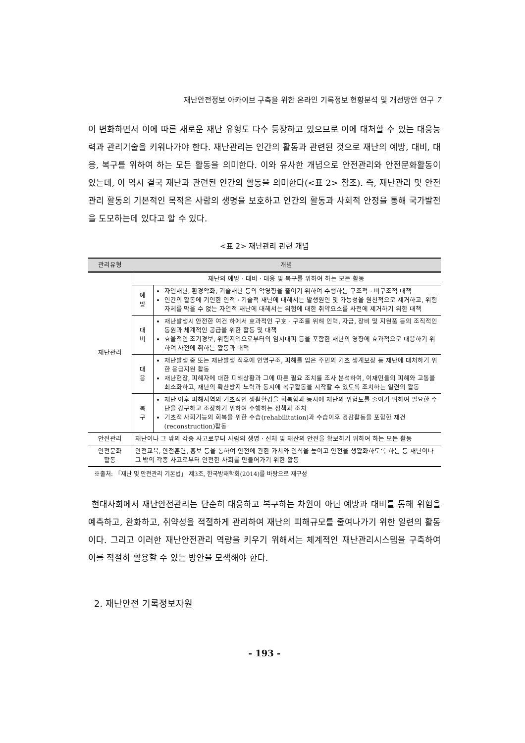재난안전정보 아카이브 구축을 위한 온라인 기록정보 현황분석 및 개선방안 연구 7
이 변화하면서 이에 따른 새로운 재난 유형도 다수 등장하고 있으므로 이에 대처할 수 있는 대응능력과 관리기술을 키워나가야 한다. 재난관리는 인간의 활동과 관련된 것으로 재난의 예방, 대비, 대응, 복구를 위하여 하는 모든 활동을 의미한다. 이와 유사한 개념으로 안전관리와 안전문화활동이 있는데, 이 역시 결국 재난과 관련된 인간의 활동을 의미한다(<표 2> 참조). 즉, 재난관리 및 안전관리 활동의 기본적인 목적은 사람의 생명을 보호하고 인간의 활동과 사회적 안정을 통해 국가발전을 도모하는데 있다고 할 수 있다.
<표 2> 재난관리 관련 개념
| 관리유형 | 개념 | |
| --- | --- | --- |
| 재난관리 | 재난의 예방 · 대비 · 대응 및 복구를 위하여 하는 모든 활동 | |
| | 예 방 | 자연재난, 환경악화, 기술재난 등의 악영향을 줄이기 위하여 수행하는 구조적 · 비구조적 대책 인간의 활동에 기인한 인적 · 기술적 재난에 대해서는 발생원인 및 가능성을 원천적으로 제거하고, 위험 자체를 막을 수 없는 자연적 재난에 대해서는 위험에 대한 취약요소를 사전에 제거하기 위한 대책 |
| | 대 비 | 재난발생시 안전한 여건 하에서 효과적인 구호 · 구조를 위해 인력, 자금, 장비 및 지원품 등의 조직적인 동원과 체계적인 공급을 위한 활동 및 대책 효율적인 조기경보, 위험지역으로부터의 임시대피 등을 포함한 재난의 영향에 효과적으로 대응하기 위하여 사전에 취하는 활동과 대책 |
| | 대 응 | 재난발생 중 또는 재난발생 직후에 인명구조, 피해를 입은 주민의 기초 생계보장 등 재난에 대처하기 위한 응급지원 활동 재난현장, 피해자에 대한 피해상황과 그에 따른 필요 조치를 조사 분석하여, 이재민들의 피해와 고통을 최소화하고, 재난의 확산방지 노력과 동시에 복구활동을 시작할 수 있도록 조치하는 일련의 활동 |
| | 복 구 | 재난 이후 피해지역의 기초적인 생활환경을 회복함과 동시에 재난의 위험도를 줄이기 위하여 필요한 수단을 강구하고 조장하기 위하여 수행하는 정책과 조치 기초적 사회기능의 회복을 위한 수습(rehabilitation)과 수습이후 경감활동을 포함한 재건(reconstruction)활동 |
| 안전관리 | 재난이나 그 밖의 각종 사고로부터 사람의 생명 · 신체 및 재산의 안전을 확보하기 위하여 하는 모든 활동 | |
| 안전문화 활동 | 안전교육, 안전훈련, 홍보 등을 통하여 안전에 관한 가치와 인식을 높이고 안전을 생활화하도록 하는 등 재난이나 그 밖의 각종 사고로부터 안전한 사회를 만들어가기 위한 활동 | |
※출처: 「재난 및 안전관리 기본법」 제3조, 한국방재학회(2014)를 바탕으로 재구성
현대사회에서 재난안전관리는 단순히 대응하고 복구하는 차원이 아닌 예방과 대비를 통해 위험을 예측하고, 완화하고, 취약성을 적절하게 관리하여 재난의 피해규모를 줄여나가기 위한 일련의 활동이다. 그리고 이러한 재난안전관리 역량을 키우기 위해서는 체계적인 재난관리시스템을 구축하여 이를 적절히 활용할 수 있는 방안을 모색해야 한다.
2. 재난안전 기록정보자원
- 193 -